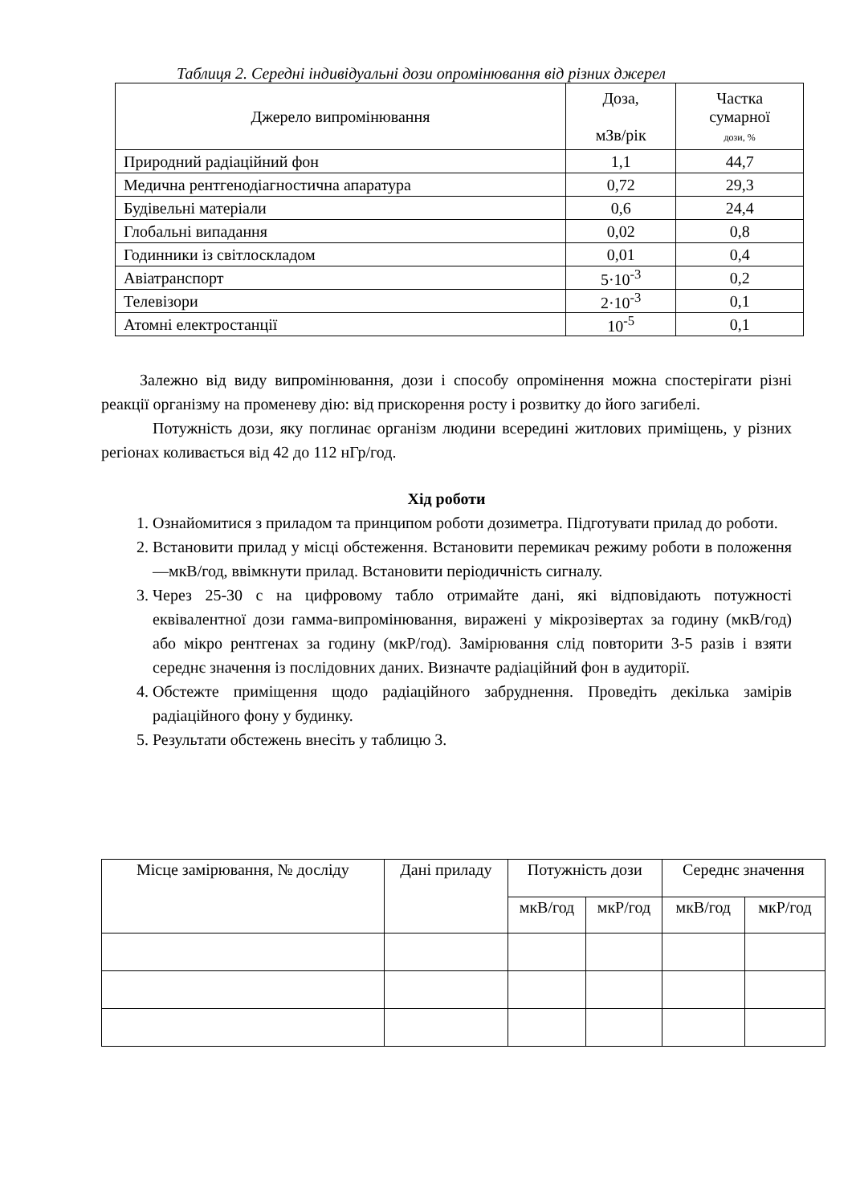Таблиця 2. Середні індивідуальні дози опромінювання від різних джерел
| Джерело випромінювання | Доза, мЗв/рік | Частка сумарної дози, % |
| Природний радіаційний фон | 1,1 | 44,7 |
| Медична рентгенодіагностична апаратура | 0,72 | 29,3 |
| Будівельні матеріали | 0,6 | 24,4 |
| Глобальні випадання | 0,02 | 0,8 |
| Годинники із світлоскладом | 0,01 | 0,4 |
| Авіатранспорт | 5·10<sup>-3</sup> | 0,2 |
| Телевізори | 2·10<sup>-3</sup> | 0,1 |
| Атомні електростанції | 10<sup>-5</sup> | 0,1 |
Залежно від виду випромінювання, дози і способу опромінення можна спостерігати різні реакції організму на променеву дію: від прискорення росту і розвитку до його загибелі.
Потужність дози, яку поглинає організм людини всередині житлових приміщень, у різних регіонах коливається від 42 до 112 нГр/год.
Хід роботи
1. Ознайомитися з приладом та принципом роботи дозиметра. Підготувати прилад до роботи.
2. Встановити прилад у місці обстеження. Встановити перемикач режиму роботи в положення —мкВ/год, ввімкнути прилад. Встановити періодичність сигналу.
3. Через 25-30 с на цифровому табло отримайте дані, які відповідають потужності еквівалентної дози гамма-випромінювання, виражені у мікрозівертах за годину (мкВ/год) або мікро рентгенах за годину (мкР/год). Замірювання слід повторити 3-5 разів і взяти середнє значення із послідовних даних. Визначте радіаційний фон в аудиторії.
4. Обстежте приміщення щодо радіаційного забруднення. Проведіть декілька замірів радіаційного фону у будинку.
5. Результати обстежень внесіть у таблицю 3.
| Місце замірювання, № досліду | Дані приладу | Потужність дози | | Середнє значення | |
| --- | --- | --- | --- | --- | --- |
| | | мкВ/год | мкР/год | мкВ/год | мкР/год |